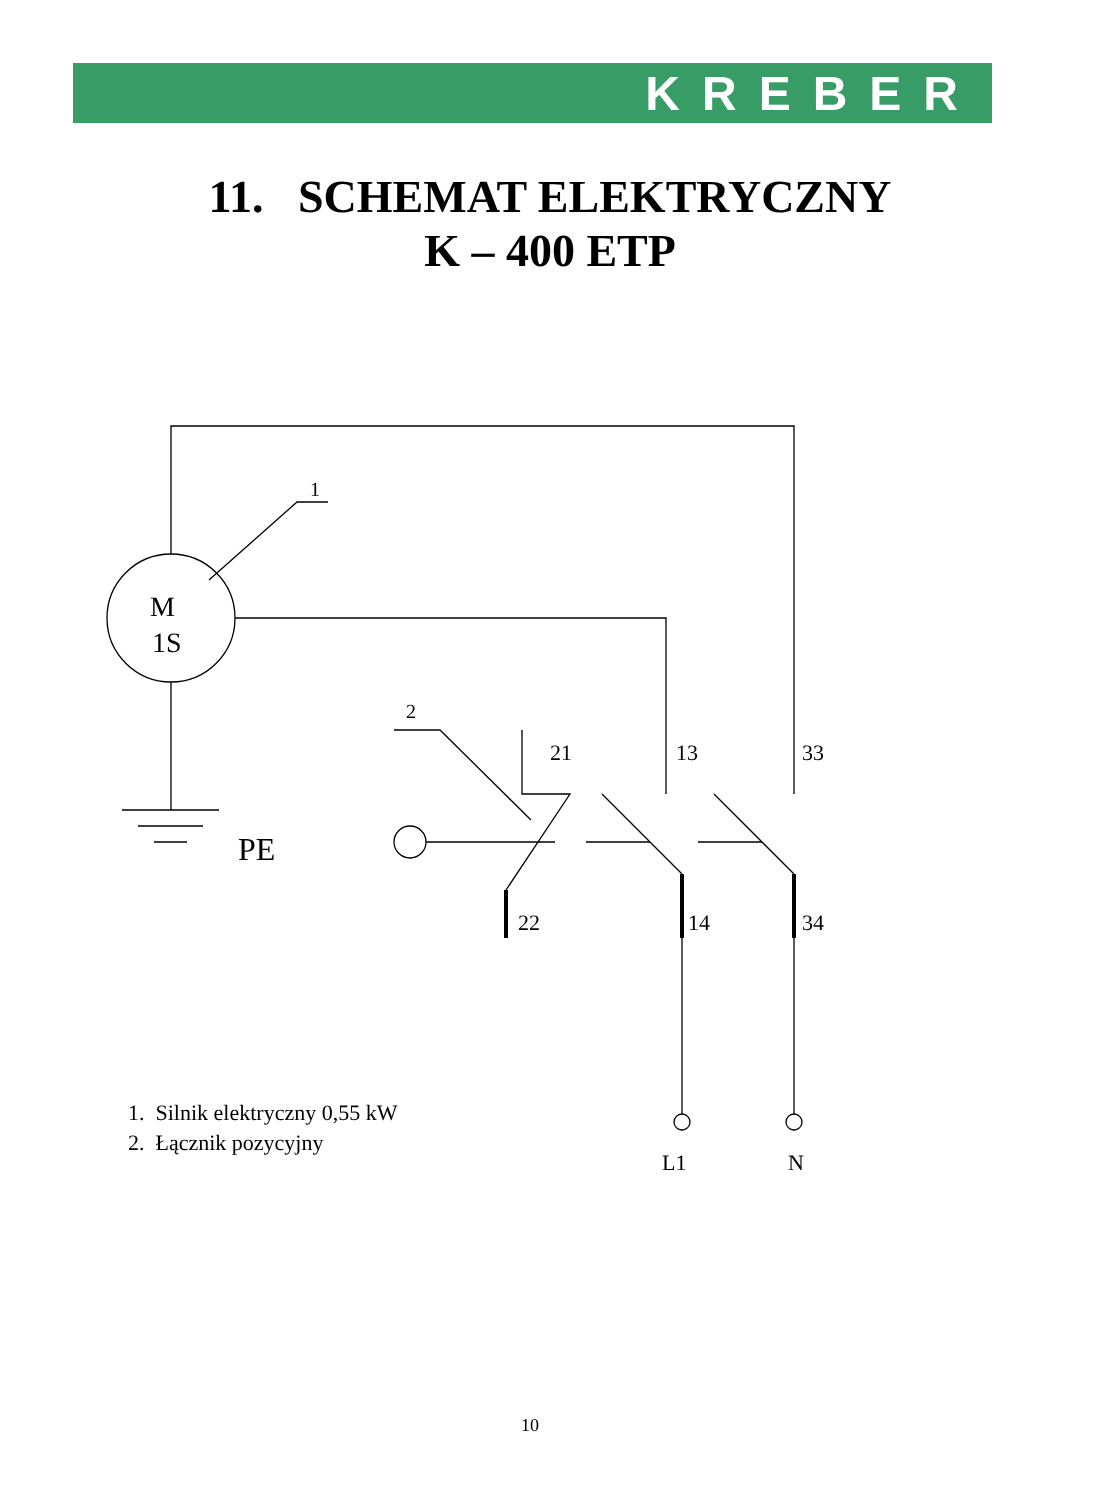KREBER
11. SCHEMAT ELEKTRYCZNY
K – 400 ETP
M
1S
1
2
21
13
33
PE
22
14
34
L1
N
1. Silnik elektryczny 0,55 kW
2. Łącznik pozycyjny
10